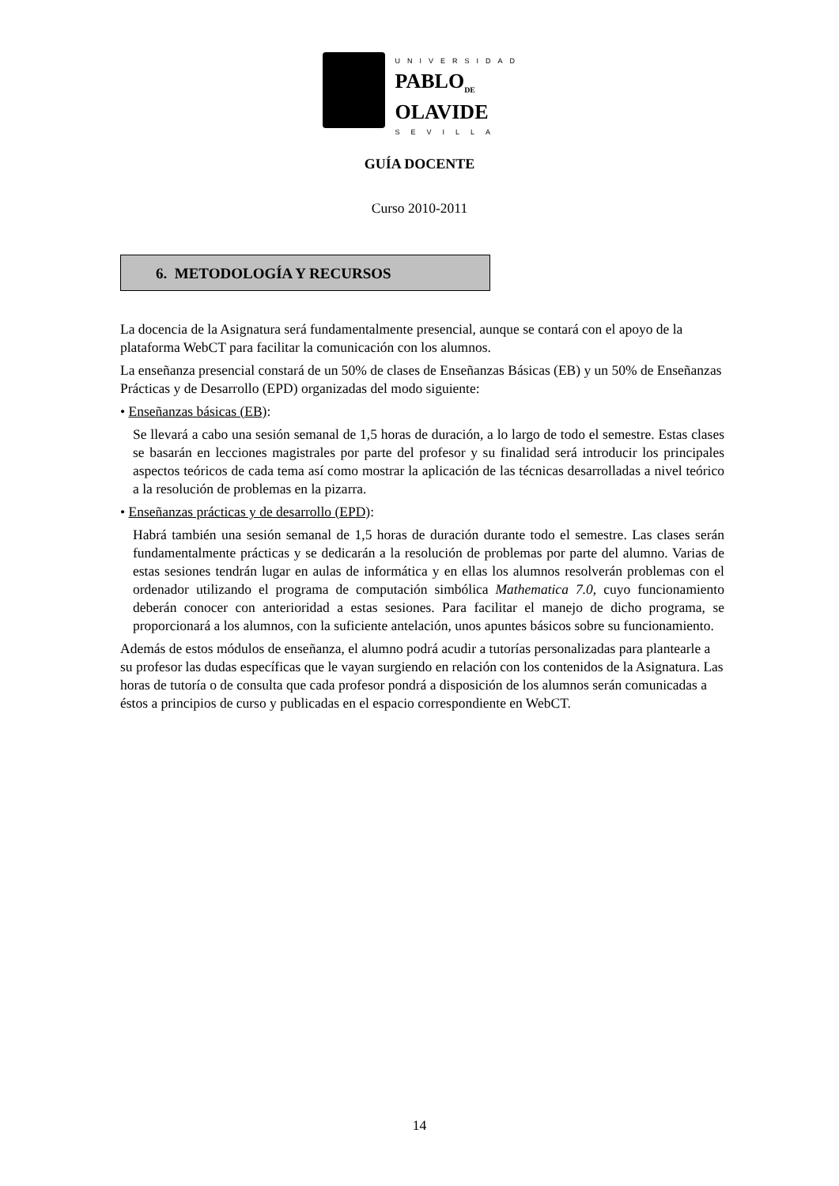UNIVERSIDAD
PABLO<sub>DE</sub>
OLAVIDE
SEVILLA
GUÍA DOCENTE
Curso 2010-2011
6. METODOLOGÍA Y RECURSOS
La docencia de la Asignatura será fundamentalmente presencial, aunque se contará con el apoyo de la plataforma WebCT para facilitar la comunicación con los alumnos.
La enseñanza presencial constará de un 50% de clases de Enseñanzas Básicas (EB) y un 50% de Enseñanzas Prácticas y de Desarrollo (EPD) organizadas del modo siguiente:
• Enseñanzas básicas (EB):
Se llevará a cabo una sesión semanal de 1,5 horas de duración, a lo largo de todo el semestre. Estas clases se basarán en lecciones magistrales por parte del profesor y su finalidad será introducir los principales aspectos teóricos de cada tema así como mostrar la aplicación de las técnicas desarrolladas a nivel teórico a la resolución de problemas en la pizarra.
• Enseñanzas prácticas y de desarrollo (EPD):
Habrá también una sesión semanal de 1,5 horas de duración durante todo el semestre. Las clases serán fundamentalmente prácticas y se dedicarán a la resolución de problemas por parte del alumno. Varias de estas sesiones tendrán lugar en aulas de informática y en ellas los alumnos resolverán problemas con el ordenador utilizando el programa de computación simbólica Mathematica 7.0, cuyo funcionamiento deberán conocer con anterioridad a estas sesiones. Para facilitar el manejo de dicho programa, se proporcionará a los alumnos, con la suficiente antelación, unos apuntes básicos sobre su funcionamiento.
Además de estos módulos de enseñanza, el alumno podrá acudir a tutorías personalizadas para plantearle a su profesor las dudas específicas que le vayan surgiendo en relación con los contenidos de la Asignatura. Las horas de tutoría o de consulta que cada profesor pondrá a disposición de los alumnos serán comunicadas a éstos a principios de curso y publicadas en el espacio correspondiente en WebCT.
14